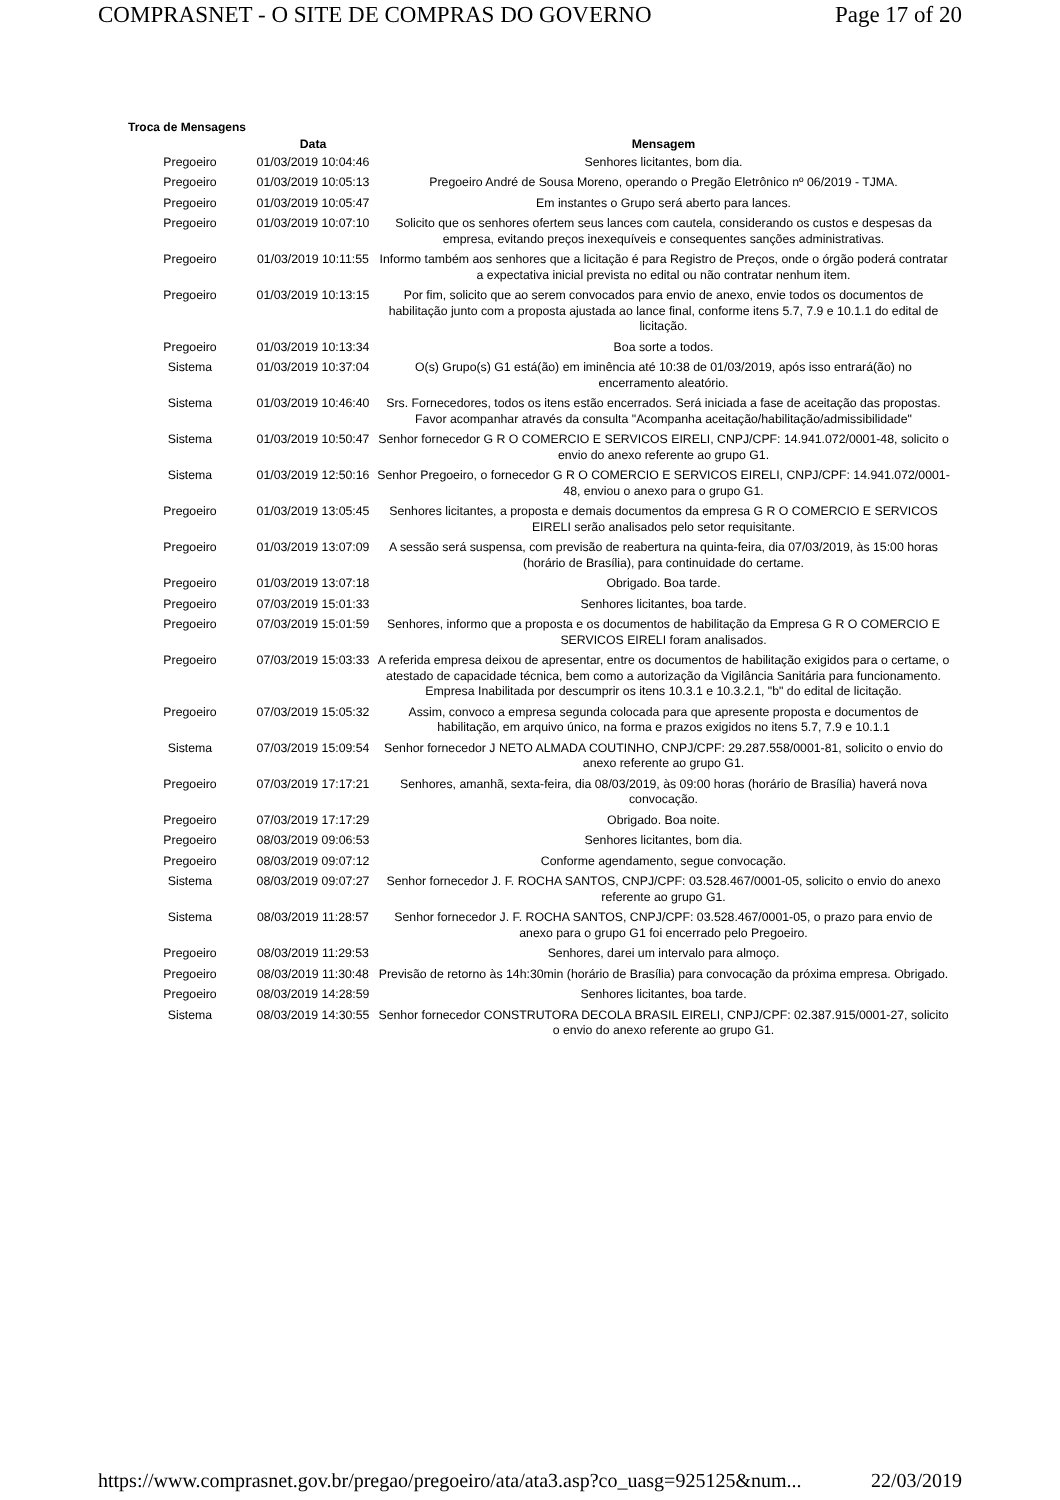COMPRASNET - O SITE DE COMPRAS DO GOVERNO Page 17 of 20
Troca de Mensagens
| | Data | Mensagem |
| --- | --- | --- |
| Pregoeiro | 01/03/2019 10:04:46 | Senhores licitantes, bom dia. |
| Pregoeiro | 01/03/2019 10:05:13 | Pregoeiro André de Sousa Moreno, operando o Pregão Eletrônico nº 06/2019 - TJMA. |
| Pregoeiro | 01/03/2019 10:05:47 | Em instantes o Grupo será aberto para lances. |
| Pregoeiro | 01/03/2019 10:07:10 | Solicito que os senhores ofertem seus lances com cautela, considerando os custos e despesas da empresa, evitando preços inexequíveis e consequentes sanções administrativas. |
| Pregoeiro | 01/03/2019 10:11:55 | Informo também aos senhores que a licitação é para Registro de Preços, onde o órgão poderá contratar a expectativa inicial prevista no edital ou não contratar nenhum item. |
| Pregoeiro | 01/03/2019 10:13:15 | Por fim, solicito que ao serem convocados para envio de anexo, envie todos os documentos de habilitação junto com a proposta ajustada ao lance final, conforme itens 5.7, 7.9 e 10.1.1 do edital de licitação. |
| Pregoeiro | 01/03/2019 10:13:34 | Boa sorte a todos. |
| Sistema | 01/03/2019 10:37:04 | O(s) Grupo(s) G1 está(ão) em iminência até 10:38 de 01/03/2019, após isso entrará(ão) no encerramento aleatório. |
| Sistema | 01/03/2019 10:46:40 | Srs. Fornecedores, todos os itens estão encerrados. Será iniciada a fase de aceitação das propostas. Favor acompanhar através da consulta "Acompanha aceitação/habilitação/admissibilidade" |
| Sistema | 01/03/2019 10:50:47 | Senhor fornecedor G R O COMERCIO E SERVICOS EIRELI, CNPJ/CPF: 14.941.072/0001-48, solicito o envio do anexo referente ao grupo G1. |
| Sistema | 01/03/2019 12:50:16 | Senhor Pregoeiro, o fornecedor G R O COMERCIO E SERVICOS EIRELI, CNPJ/CPF: 14.941.072/0001-48, enviou o anexo para o grupo G1. |
| Pregoeiro | 01/03/2019 13:05:45 | Senhores licitantes, a proposta e demais documentos da empresa G R O COMERCIO E SERVICOS EIRELI serão analisados pelo setor requisitante. |
| Pregoeiro | 01/03/2019 13:07:09 | A sessão será suspensa, com previsão de reabertura na quinta-feira, dia 07/03/2019, às 15:00 horas (horário de Brasília), para continuidade do certame. |
| Pregoeiro | 01/03/2019 13:07:18 | Obrigado. Boa tarde. |
| Pregoeiro | 07/03/2019 15:01:33 | Senhores licitantes, boa tarde. |
| Pregoeiro | 07/03/2019 15:01:59 | Senhores, informo que a proposta e os documentos de habilitação da Empresa G R O COMERCIO E SERVICOS EIRELI foram analisados. |
| Pregoeiro | 07/03/2019 15:03:33 | A referida empresa deixou de apresentar, entre os documentos de habilitação exigidos para o certame, o atestado de capacidade técnica, bem como a autorização da Vigilância Sanitária para funcionamento. Empresa Inabilitada por descumprir os itens 10.3.1 e 10.3.2.1, "b" do edital de licitação. |
| Pregoeiro | 07/03/2019 15:05:32 | Assim, convoco a empresa segunda colocada para que apresente proposta e documentos de habilitação, em arquivo único, na forma e prazos exigidos no itens 5.7, 7.9 e 10.1.1 |
| Sistema | 07/03/2019 15:09:54 | Senhor fornecedor J NETO ALMADA COUTINHO, CNPJ/CPF: 29.287.558/0001-81, solicito o envio do anexo referente ao grupo G1. |
| Pregoeiro | 07/03/2019 17:17:21 | Senhores, amanhã, sexta-feira, dia 08/03/2019, às 09:00 horas (horário de Brasília) haverá nova convocação. |
| Pregoeiro | 07/03/2019 17:17:29 | Obrigado. Boa noite. |
| Pregoeiro | 08/03/2019 09:06:53 | Senhores licitantes, bom dia. |
| Pregoeiro | 08/03/2019 09:07:12 | Conforme agendamento, segue convocação. |
| Sistema | 08/03/2019 09:07:27 | Senhor fornecedor J. F. ROCHA SANTOS, CNPJ/CPF: 03.528.467/0001-05, solicito o envio do anexo referente ao grupo G1. |
| Sistema | 08/03/2019 11:28:57 | Senhor fornecedor J. F. ROCHA SANTOS, CNPJ/CPF: 03.528.467/0001-05, o prazo para envio de anexo para o grupo G1 foi encerrado pelo Pregoeiro. |
| Pregoeiro | 08/03/2019 11:29:53 | Senhores, darei um intervalo para almoço. |
| Pregoeiro | 08/03/2019 11:30:48 | Previsão de retorno às 14h:30min (horário de Brasília) para convocação da próxima empresa. Obrigado. |
| Pregoeiro | 08/03/2019 14:28:59 | Senhores licitantes, boa tarde. |
| Sistema | 08/03/2019 14:30:55 | Senhor fornecedor CONSTRUTORA DECOLA BRASIL EIRELI, CNPJ/CPF: 02.387.915/0001-27, solicito o envio do anexo referente ao grupo G1. |
https://www.comprasnet.gov.br/pregao/pregoeiro/ata/ata3.asp?co_uasg=925125&num... 22/03/2019